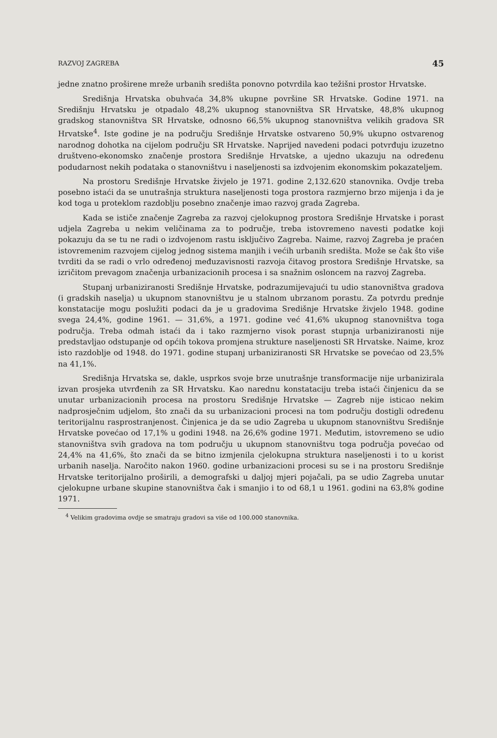RAZVOJ ZAGREBA 45
jedne znatno proširene mreže urbanih središta ponovno potvrdila kao težišni prostor Hrvatske.
Središnja Hrvatska obuhvaća 34,8% ukupne površine SR Hrvatske. Godine 1971. na Središnju Hrvatsku je otpadalo 48,2% ukupnog stanovništva SR Hrvatske, 48,8% ukupnog gradskog stanovništva SR Hrvatske, odnosno 66,5% ukupnog stanovništva velikih gradova SR Hrvatske<sup>4</sup>. Iste godine je na području Središnje Hrvatske ostvareno 50,9% ukupno ostvarenog narodnog dohotka na cijelom području SR Hrvatske. Naprijed navedeni podaci potvrđuju izuzetno društveno-ekonomsko značenje prostora Središnje Hrvatske, a ujedno ukazuju na određenu podudarnost nekih podataka o stanovništvu i naseljenosti sa izdvojenim ekonomskim pokazateljem.
Na prostoru Središnje Hrvatske živjelo je 1971. godine 2,132.620 stanovnika. Ovdje treba posebno istaći da se unutrašnja struktura naseljenosti toga prostora razmjerno brzo mijenja i da je kod toga u proteklom razdoblju posebno značenje imao razvoj grada Zagreba.
Kada se ističe značenje Zagreba za razvoj cjelokupnog prostora Središnje Hrvatske i porast udjela Zagreba u nekim veličinama za to područje, treba istovremeno navesti podatke koji pokazuju da se tu ne radi o izdvojenom rastu isključivo Zagreba. Naime, razvoj Zagreba je praćen istovremenim razvojem cijelog jednog sistema manjih i većih urbanih središta. Može se čak što više tvrditi da se radi o vrlo određenoj međuzavisnosti razvoja čitavog prostora Središnje Hrvatske, sa izričitom prevagom značenja urbanizacionih procesa i sa snažnim osloncem na razvoj Zagreba.
Stupanj urbaniziranosti Središnje Hrvatske, podrazumijevajući tu udio stanovništva gradova (i gradskih naselja) u ukupnom stanovništvu je u stalnom ubrzanom porastu. Za potvrdu prednje konstatacije mogu poslužiti podaci da je u gradovima Središnje Hrvatske živjelo 1948. godine svega 24,4%, godine 1961. — 31,6%, a 1971. godine već 41,6% ukupnog stanovništva toga područja. Treba odmah istaći da i tako razmjerno visok porast stupnja urbaniziranosti nije predstavljao odstupanje od općih tokova promjena strukture naseljenosti SR Hrvatske. Naime, kroz isto razdoblje od 1948. do 1971. godine stupanj urbaniziranosti SR Hrvatske se povećao od 23,5% na 41,1%.
Središnja Hrvatska se, dakle, usprkos svoje brze unutrašnje transformacije nije urbanizirala izvan prosjeka utvrđenih za SR Hrvatsku. Kao narednu konstataciju treba istaći činjenicu da se unutar urbanizacionih procesa na prostoru Središnje Hrvatske — Zagreb nije isticao nekim nadprosječnim udjelom, što znači da su urbanizacioni procesi na tom području dostigli određenu teritorijalnu rasprostranjenost. Činjenica je da se udio Zagreba u ukupnom stanovništvu Središnje Hrvatske povećao od 17,1% u godini 1948. na 26,6% godine 1971. Međutim, istovremeno se udio stanovništva svih gradova na tom području u ukupnom stanovništvu toga područja povećao od 24,4% na 41,6%, što znači da se bitno izmjenila cjelokupna struktura naseljenosti i to u korist urbanih naselja. Naročito nakon 1960. godine urbanizacioni procesi su se i na prostoru Središnje Hrvatske teritorijalno proširili, a demografski u daljoj mjeri pojačali, pa se udio Zagreba unutar cjelokupne urbane skupine stanovništva čak i smanjio i to od 68,1 u 1961. godini na 63,8% godine 1971.
<sup>4</sup> Velikim gradovima ovdje se smatraju gradovi sa više od 100.000 stanovnika.